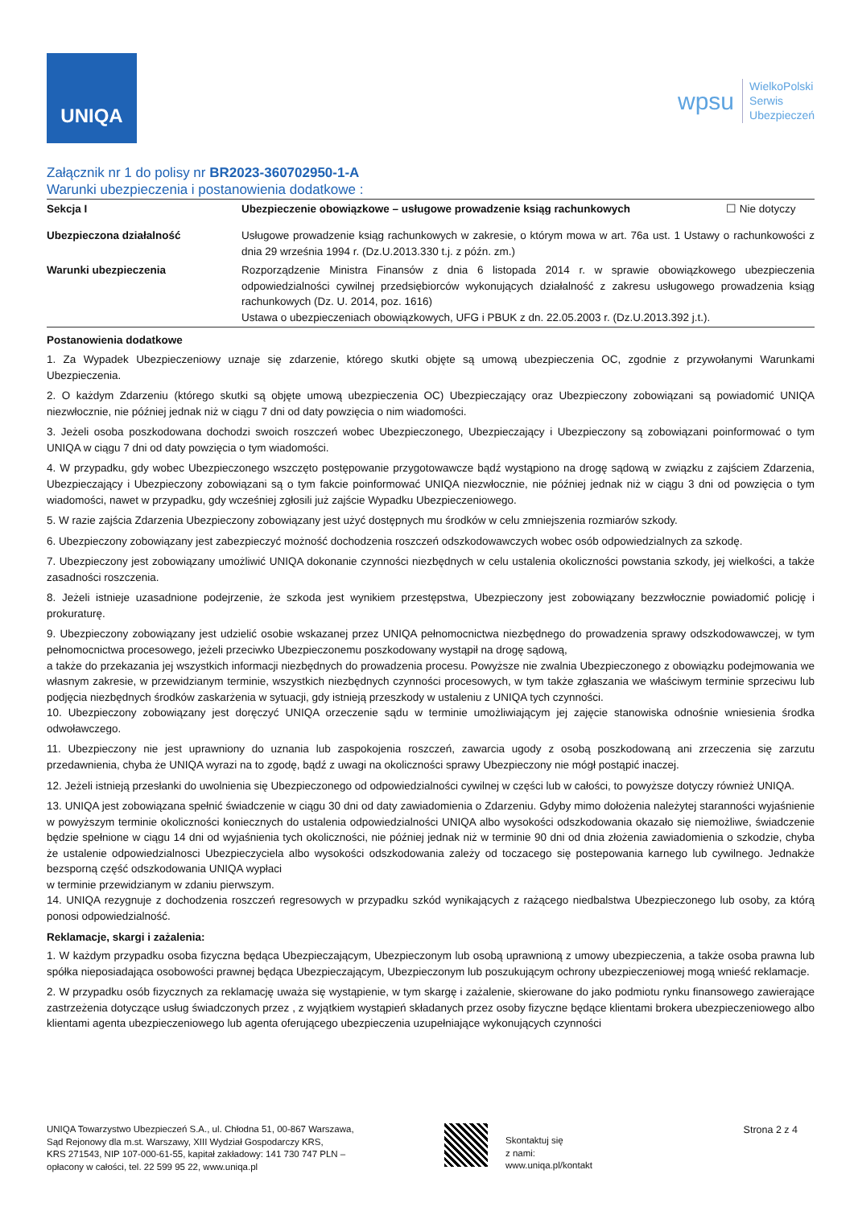UNIQA
wpsu WielkoPolski
Serwis
Ubezpieczeń
Załącznik nr 1 do polisy nr BR2023-360702950-1-A
Warunki ubezpieczenia i postanowienia dodatkowe :
| Sekcja I | Ubezpieczenie obowiązkowe – usługowe prowadzenie ksiąg rachunkowych | ☐ Nie dotyczy |
| Ubezpieczona działalność | Usługowe prowadzenie ksiąg rachunkowych w zakresie, o którym mowa w art. 76a ust. 1 Ustawy o rachunkowości z dnia 29 września 1994 r. (Dz.U.2013.330 t.j. z późn. zm.) | |
| Warunki ubezpieczenia | Rozporządzenie Ministra Finansów z dnia 6 listopada 2014 r. w sprawie obowiązkowego ubezpieczenia odpowiedzialności cywilnej przedsiębiorców wykonujących działalność z zakresu usługowego prowadzenia ksiąg rachunkowych (Dz. U. 2014, poz. 1616) Ustawa o ubezpieczeniach obowiązkowych, UFG i PBUK z dn. 22.05.2003 r. (Dz.U.2013.392 j.t.). | |
Postanowienia dodatkowe
1. Za Wypadek Ubezpieczeniowy uznaje się zdarzenie, którego skutki objęte są umową ubezpieczenia OC, zgodnie z przywołanymi Warunkami Ubezpieczenia.
2. O każdym Zdarzeniu (którego skutki są objęte umową ubezpieczenia OC) Ubezpieczający oraz Ubezpieczony zobowiązani są powiadomić UNIQA niezwłocznie, nie później jednak niż w ciągu 7 dni od daty powzięcia o nim wiadomości.
3. Jeżeli osoba poszkodowana dochodzi swoich roszczeń wobec Ubezpieczonego, Ubezpieczający i Ubezpieczony są zobowiązani poinformować o tym UNIQA w ciągu 7 dni od daty powzięcia o tym wiadomości.
4. W przypadku, gdy wobec Ubezpieczonego wszczęto postępowanie przygotowawcze bądź wystąpiono na drogę sądową w związku z zajściem Zdarzenia, Ubezpieczający i Ubezpieczony zobowiązani są o tym fakcie poinformować UNIQA niezwłocznie, nie później jednak niż w ciągu 3 dni od powzięcia o tym wiadomości, nawet w przypadku, gdy wcześniej zgłosili już zajście Wypadku Ubezpieczeniowego.
5. W razie zajścia Zdarzenia Ubezpieczony zobowiązany jest użyć dostępnych mu środków w celu zmniejszenia rozmiarów szkody.
6. Ubezpieczony zobowiązany jest zabezpieczyć możność dochodzenia roszczeń odszkodowawczych wobec osób odpowiedzialnych za szkodę.
7. Ubezpieczony jest zobowiązany umożliwić UNIQA dokonanie czynności niezbędnych w celu ustalenia okoliczności powstania szkody, jej wielkości, a także zasadności roszczenia.
8. Jeżeli istnieje uzasadnione podejrzenie, że szkoda jest wynikiem przestępstwa, Ubezpieczony jest zobowiązany bezzwłocznie powiadomić policję i prokuraturę.
9. Ubezpieczony zobowiązany jest udzielić osobie wskazanej przez UNIQA pełnomocnictwa niezbędnego do prowadzenia sprawy odszkodowawczej, w tym pełnomocnictwa procesowego, jeżeli przeciwko Ubezpieczonemu poszkodowany wystąpił na drogę sądową,
a także do przekazania jej wszystkich informacji niezbędnych do prowadzenia procesu. Powyższe nie zwalnia Ubezpieczonego z obowiązku podejmowania we własnym zakresie, w przewidzianym terminie, wszystkich niezbędnych czynności procesowych, w tym także zgłaszania we właściwym terminie sprzeciwu lub podjęcia niezbędnych środków zaskarżenia w sytuacji, gdy istnieją przeszkody w ustaleniu z UNIQA tych czynności.
10. Ubezpieczony zobowiązany jest doręczyć UNIQA orzeczenie sądu w terminie umożliwiającym jej zajęcie stanowiska odnośnie wniesienia środka odwoławczego.
11. Ubezpieczony nie jest uprawniony do uznania lub zaspokojenia roszczeń, zawarcia ugody z osobą poszkodowaną ani zrzeczenia się zarzutu przedawnienia, chyba że UNIQA wyrazi na to zgodę, bądź z uwagi na okoliczności sprawy Ubezpieczony nie mógł postąpić inaczej.
12. Jeżeli istnieją przesłanki do uwolnienia się Ubezpieczonego od odpowiedzialności cywilnej w części lub w całości, to powyższe dotyczy również UNIQA.
13. UNIQA jest zobowiązana spełnić świadczenie w ciągu 30 dni od daty zawiadomienia o Zdarzeniu. Gdyby mimo dołożenia należytej staranności wyjaśnienie w powyższym terminie okoliczności koniecznych do ustalenia odpowiedzialności UNIQA albo wysokości odszkodowania okazało się niemożliwe, świadczenie będzie spełnione w ciągu 14 dni od wyjaśnienia tych okoliczności, nie później jednak niż w terminie 90 dni od dnia złożenia zawiadomienia o szkodzie, chyba że ustalenie odpowiedzialnosci Ubezpieczyciela albo wysokości odszkodowania zależy od toczacego się postepowania karnego lub cywilnego. Jednakże bezsporną część odszkodowania UNIQA wypłaci
w terminie przewidzianym w zdaniu pierwszym.
14. UNIQA rezygnuje z dochodzenia roszczeń regresowych w przypadku szkód wynikających z rażącego niedbalstwa Ubezpieczonego lub osoby, za którą ponosi odpowiedzialność.
Reklamacje, skargi i zażalenia:
1. W każdym przypadku osoba fizyczna będąca Ubezpieczającym, Ubezpieczonym lub osobą uprawnioną z umowy ubezpieczenia, a także osoba prawna lub spółka nieposiadająca osobowości prawnej będąca Ubezpieczającym, Ubezpieczonym lub poszukującym ochrony ubezpieczeniowej mogą wnieść reklamacje.
2. W przypadku osób fizycznych za reklamację uważa się wystąpienie, w tym skargę i zażalenie, skierowane do jako podmiotu rynku finansowego zawierające zastrzeżenia dotyczące usług świadczonych przez , z wyjątkiem wystąpień składanych przez osoby fizyczne będące klientami brokera ubezpieczeniowego albo klientami agenta ubezpieczeniowego lub agenta oferującego ubezpieczenia uzupełniające wykonujących czynności
UNIQA Towarzystwo Ubezpieczeń S.A., ul. Chłodna 51, 00-867 Warszawa,
Sąd Rejonowy dla m.st. Warszawy, XIII Wydział Gospodarczy KRS,
KRS 271543, NIP 107-000-61-55, kapitał zakładowy: 141 730 747 PLN –
opłacony w całości, tel. 22 599 95 22, www.uniqa.pl
Skontaktuj się
z nami:
www.uniqa.pl/kontakt
Strona 2 z 4